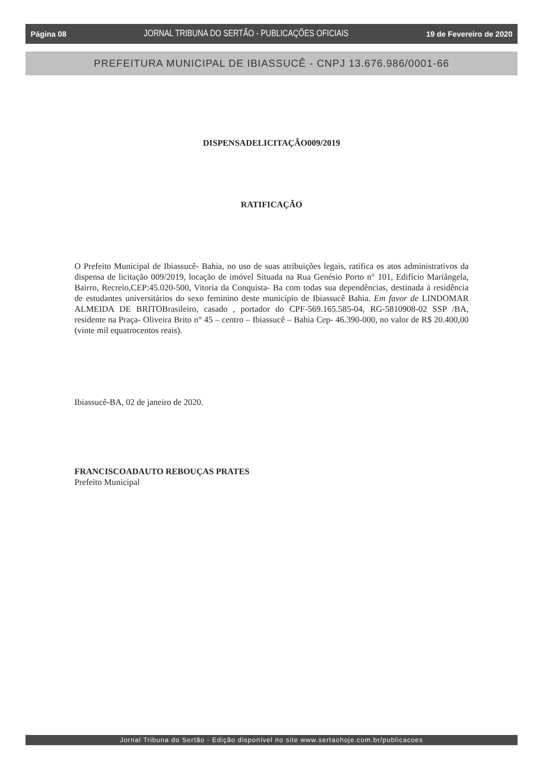Página 08 JORNAL TRIBUNA DO SERTÃO - PUBLICAÇÕES OFICIAIS 19 de Fevereiro de 2020
PREFEITURA MUNICIPAL DE IBIASSUCÊ - CNPJ 13.676.986/0001-66
DISPENSADELICITAÇÃO009/2019
RATIFICAÇÃO
O Prefeito Municipal de Ibiassucê- Bahia, no uso de suas atribuições legais, ratifica os atos administrativos da dispensa de licitação 009/2019, locação de imóvel Situada na Rua Genésio Porto n° 101, Edifício Mariângela, Bairro, Recreio,CEP:45.020-500, Vitoria da Conquista- Ba com todas sua dependências, destinada á residência de estudantes universitários do sexo feminino deste município de Ibiassucê Bahia. Em favor de LINDOMAR ALMEIDA DE BRITOBrasileiro, casado , portador do CPF-569.165.585-04, RG-5810908-02 SSP /BA, residente na Praça- Oliveira Brito n° 45 – centro – Ibiassucê – Bahia Cep- 46.390-000, no valor de R$ 20.400,00 (vinte mil equatrocentos reais).
Ibiassucê-BA, 02 de janeiro de 2020.
FRANCISCOADAUTO REBOUÇAS PRATES
Prefeito Municipal
Jornal Tribuna do Sertão - Edição disponível no site www.sertaohoje.com.br/publicacoes